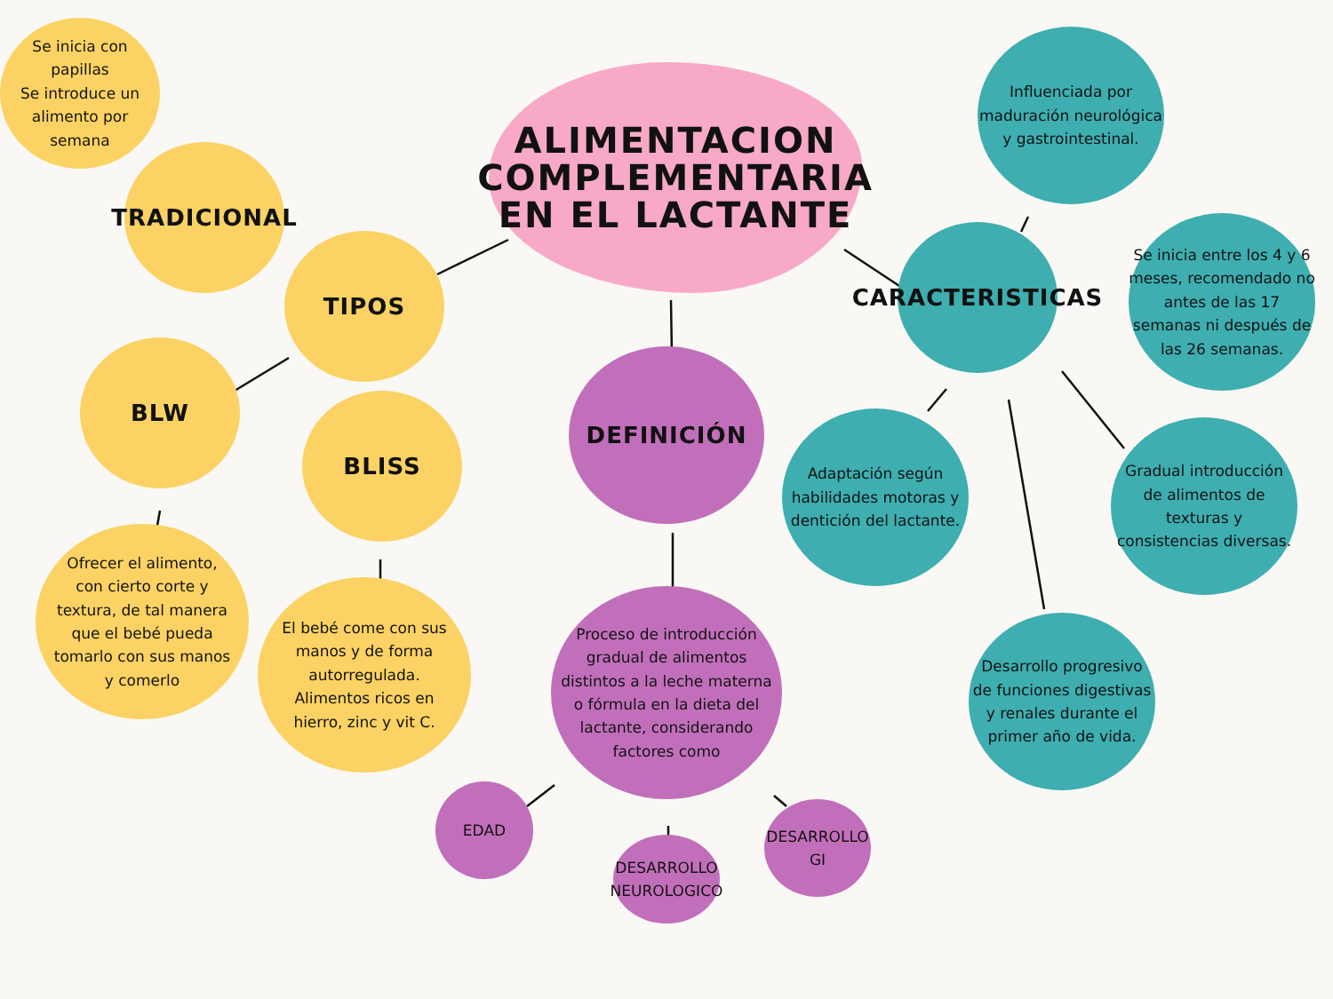ALIMENTACION
COMPLEMENTARIA
EN EL LACTANTE
TIPOS
TRADICIONAL
Se inicia con
papillas
Se introduce un
alimento por
semana
BLW
Ofrecer el alimento,
con cierto corte y
textura, de tal manera
que el bebé pueda
tomarlo con sus manos
y comerlo
BLISS
El bebé come con sus
manos y de forma
autorregulada.
Alimentos ricos en
hierro, zinc y vit C.
DEFINICIÓN
Proceso de introducción
gradual de alimentos
distintos a la leche materna
o fórmula en la dieta del
lactante, considerando
factores como
EDAD
DESARROLLO
NEUROLOGICO
DESARROLLO
GI
CARACTERISTICAS
Influenciada por
maduración neurológica
y gastrointestinal.
Se inicia entre los 4 y 6
meses, recomendado no
antes de las 17
semanas ni después de
las 26 semanas.
Adaptación según
habilidades motoras y
dentición del lactante.
Gradual introducción
de alimentos de
texturas y
consistencias diversas.
Desarrollo progresivo
de funciones digestivas
y renales durante el
primer año de vida.